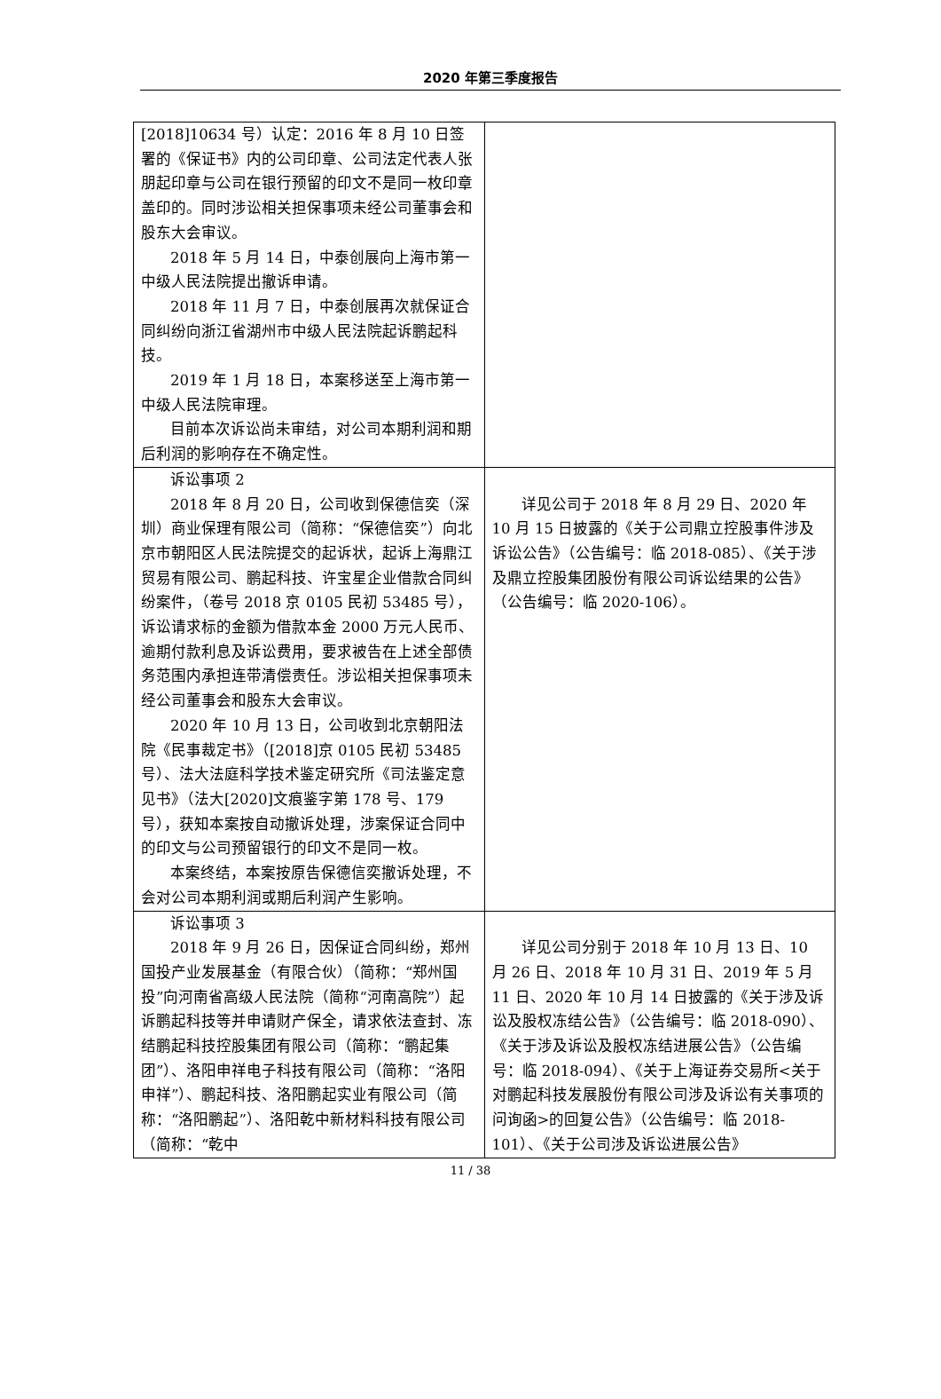2020 年第三季度报告
| [2018]10634 号）认定：2016 年 8 月 10 日签署的《保证书》内的公司印章、公司法定代表人张朋起印章与公司在银行预留的印文不是同一枚印章盖印的。同时涉讼相关担保事项未经公司董事会和股东大会审议。 2018 年 5 月 14 日，中泰创展向上海市第一中级人民法院提出撤诉申请。 2018 年 11 月 7 日，中泰创展再次就保证合同纠纷向浙江省湖州市中级人民法院起诉鹏起科技。 2019 年 1 月 18 日，本案移送至上海市第一中级人民法院审理。 目前本次诉讼尚未审结，对公司本期利润和期后利润的影响存在不确定性。 | |
| 诉讼事项 2 2018 年 8 月 20 日，公司收到保德信奕（深圳）商业保理有限公司（简称：“保德信奕”）向北京市朝阳区人民法院提交的起诉状，起诉上海鼎江贸易有限公司、鹏起科技、许宝星企业借款合同纠纷案件，（卷号 2018 京 0105 民初 53485 号），诉讼请求标的金额为借款本金 2000 万元人民币、逾期付款利息及诉讼费用，要求被告在上述全部债务范围内承担连带清偿责任。涉讼相关担保事项未经公司董事会和股东大会审议。 2020 年 10 月 13 日，公司收到北京朝阳法院《民事裁定书》（[2018]京 0105 民初 53485 号）、法大法庭科学技术鉴定研究所《司法鉴定意见书》（法大[2020]文痕鉴字第 178 号、179 号），获知本案按自动撤诉处理，涉案保证合同中的印文与公司预留银行的印文不是同一枚。 本案终结，本案按原告保德信奕撤诉处理，不会对公司本期利润或期后利润产生影响。 | 详见公司于 2018 年 8 月 29 日、2020 年 10 月 15 日披露的《关于公司鼎立控股事件涉及诉讼公告》（公告编号：临 2018-085）、《关于涉及鼎立控股集团股份有限公司诉讼结果的公告》（公告编号：临 2020-106）。 |
| 诉讼事项 3 2018 年 9 月 26 日，因保证合同纠纷，郑州国投产业发展基金（有限合伙）（简称：“郑州国投”向河南省高级人民法院（简称“河南高院”）起诉鹏起科技等并申请财产保全，请求依法查封、冻结鹏起科技控股集团有限公司（简称：“鹏起集团”）、洛阳申祥电子科技有限公司（简称：“洛阳申祥”）、鹏起科技、洛阳鹏起实业有限公司（简称：“洛阳鹏起”）、洛阳乾中新材料科技有限公司（简称：“乾中 | 详见公司分别于 2018 年 10 月 13 日、10 月 26 日、2018 年 10 月 31 日、2019 年 5 月 11 日、2020 年 10 月 14 日披露的《关于涉及诉讼及股权冻结公告》（公告编号：临 2018-090）、《关于涉及诉讼及股权冻结进展公告》（公告编号：临 2018-094）、《关于上海证券交易所<关于对鹏起科技发展股份有限公司涉及诉讼有关事项的问询函>的回复公告》（公告编号：临 2018-101）、《关于公司涉及诉讼进展公告》 |
11 / 38